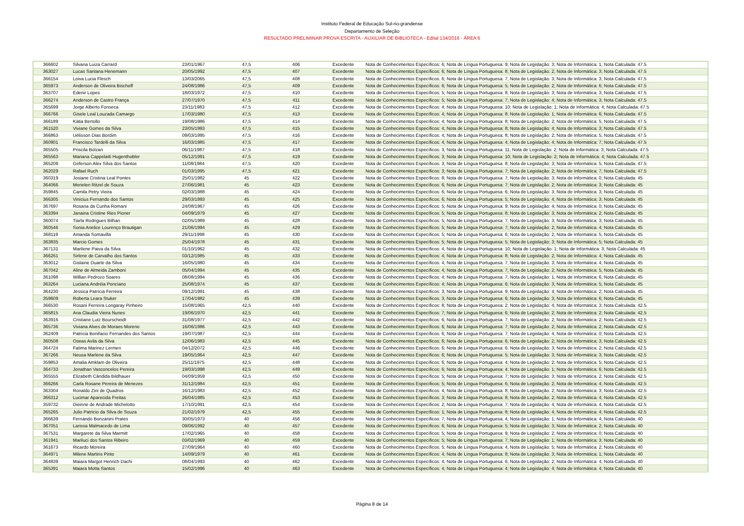Instituto Federal de Educação Sul-rio-grandense
Departamento de Seleção
RESULTADO PRELIMINAR PROVA ESCRITA - AUXILIAR DE BIBLIOTECA - Edital 134/2016 - ÁREA 6
| 366602 | Silvana Luiza Carrard | 23/01/1967 | 47,5 | 406 | Excedente | Nota de Conhecimentos Específicos: 6; Nota de Língua Portuguesa: 9; Nota de Legislação: 3; Nota de Informática: 1; Nota Calculada: 47.5 |
| 363027 | Lucas Santana Henemann | 20/05/1992 | 47,5 | 407 | Excedente | Nota de Conhecimentos Específicos: 6; Nota de Língua Portuguesa: 8; Nota de Legislação: 2; Nota de Informática: 3; Nota Calculada: 47.5 |
| 366154 | Loiva Lucia Flesch | 13/03/2065 | 47,5 | 408 | Excedente | Nota de Conhecimentos Específicos: 6; Nota de Língua Portuguesa: 7; Nota de Legislação: 3; Nota de Informática: 3; Nota Calculada: 47.5 |
| 365973 | Anderson de Oliveira Bischoff | 24/08/1986 | 47,5 | 409 | Excedente | Nota de Conhecimentos Específicos: 6; Nota de Língua Portuguesa: 5; Nota de Legislação: 2; Nota de Informática: 6; Nota Calculada: 47.5 |
| 363707 | Edenir Lopes | 18/03/1972 | 47,5 | 410 | Excedente | Nota de Conhecimentos Específicos: 5; Nota de Língua Portuguesa: 8; Nota de Legislação: 3; Nota de Informática: 3; Nota Calculada: 47.5 |
| 366274 | Anderson de Castro França | 27/07/1970 | 47,5 | 411 | Excedente | Nota de Conhecimentos Específicos: 5; Nota de Língua Portuguesa: 7; Nota de Legislação: 4; Nota de Informática: 3; Nota Calculada: 47.5 |
| 365699 | Jorge Alberto Fonseca | 23/11/1983 | 47,5 | 412 | Excedente | Nota de Conhecimentos Específicos: 4; Nota de Língua Portuguesa: 10; Nota de Legislação: 1; Nota de Informática: 4; Nota Calculada: 47.5 |
| 366766 | Gisele Leal Louzada Camargo | 17/03/1980 | 47,5 | 413 | Excedente | Nota de Conhecimentos Específicos: 4; Nota de Língua Portuguesa: 8; Nota de Legislação: 1; Nota de Informática: 6; Nota Calculada: 47.5 |
| 366189 | Kátia Bertollo | 19/08/1986 | 47,5 | 414 | Excedente | Nota de Conhecimentos Específicos: 4; Nota de Língua Portuguesa: 8; Nota de Legislação: 2; Nota de Informática: 5; Nota Calculada: 47.5 |
| 361520 | Viviane Gomes da Silva | 23/05/1993 | 47,5 | 415 | Excedente | Nota de Conhecimentos Específicos: 4; Nota de Língua Portuguesa: 8; Nota de Legislação: 4; Nota de Informática: 3; Nota Calculada: 47.5 |
| 366863 | Uélisson Dias Bordim | 09/03/1995 | 47,5 | 416 | Excedente | Nota de Conhecimentos Específicos: 4; Nota de Língua Portuguesa: 8; Nota de Legislação: 2; Nota de Informática: 5; Nota Calculada: 47.5 |
| 360901 | Francisco Tardelli da Silva | 16/03/1985 | 47,5 | 417 | Excedente | Nota de Conhecimentos Específicos: 4; Nota de Língua Portuguesa: 4; Nota de Legislação: 4; Nota de Informática: 7; Nota Calculada: 47.5 |
| 365505 | Priscila Bolzan | 06/11/1987 | 47,5 | 418 | Excedente | Nota de Conhecimentos Específicos: 3; Nota de Língua Portuguesa: 11; Nota de Legislação: 2; Nota de Informática: 3; Nota Calculada: 47.5 |
| 365563 | Mariana Cappelatti Hugenthobler | 05/12/1991 | 47,5 | 419 | Excedente | Nota de Conhecimentos Específicos: 3; Nota de Língua Portuguesa: 10; Nota de Legislação: 2; Nota de Informática: 4; Nota Calculada: 47.5 |
| 365209 | Geferson Alex Silva dos Santos | 11/08/1984 | 47,5 | 420 | Excedente | Nota de Conhecimentos Específicos: 3; Nota de Língua Portuguesa: 8; Nota de Legislação: 3; Nota de Informática: 5; Nota Calculada: 47.5 |
| 362029 | Rafael Ruch | 01/03/1995 | 47,5 | 421 | Excedente | Nota de Conhecimentos Específicos: 3; Nota de Língua Portuguesa: 7; Nota de Legislação: 2; Nota de Informática: 7; Nota Calculada: 47.5 |
| 360319 | Josiane Cristina Leal Pontes | 25/01/1982 | 45 | 422 | Excedente | Nota de Conhecimentos Específicos: 8; Nota de Língua Portuguesa: 7; Nota de Legislação: 3; Nota de Informática: 0; Nota Calculada: 45 |
| 364066 | Merielen Ritzel de Souza | 27/06/1981 | 45 | 423 | Excedente | Nota de Conhecimentos Específicos: 6; Nota de Língua Portuguesa: 7; Nota de Legislação: 2; Nota de Informática: 3; Nota Calculada: 45 |
| 359845 | Camila Petry Vieira | 02/03/1988 | 45 | 424 | Excedente | Nota de Conhecimentos Específicos: 6; Nota de Língua Portuguesa: 6; Nota de Legislação: 3; Nota de Informática: 3; Nota Calculada: 45 |
| 366305 | Vinicius Fernando dos Santos | 29/03/1993 | 45 | 425 | Excedente | Nota de Conhecimentos Específicos: 6; Nota de Língua Portuguesa: 5; Nota de Legislação: 4; Nota de Informática: 3; Nota Calculada: 45 |
| 367697 | Rosana da Cunha Romani | 24/08/1967 | 45 | 426 | Excedente | Nota de Conhecimentos Específicos: 5; Nota de Língua Portuguesa: 9; Nota de Legislação: 4; Nota de Informática: 0; Nota Calculada: 45 |
| 363394 | Janaina Cristine Ries Pioner | 04/09/1979 | 45 | 427 | Excedente | Nota de Conhecimentos Específicos: 5; Nota de Língua Portuguesa: 8; Nota de Legislação: 3; Nota de Informática: 2; Nota Calculada: 45 |
| 360074 | Tiarla Rodrigues Bilhan | 02/05/1989 | 45 | 428 | Excedente | Nota de Conhecimentos Específicos: 5; Nota de Língua Portuguesa: 7; Nota de Legislação: 3; Nota de Informática: 3; Nota Calculada: 45 |
| 360546 | Sonia Anelice Lourenço Brautigan | 21/06/1994 | 45 | 429 | Excedente | Nota de Conhecimentos Específicos: 5; Nota de Língua Portuguesa: 7; Nota de Legislação: 2; Nota de Informática: 4; Nota Calculada: 45 |
| 368119 | Amanda Somavilla | 29/11/1998 | 45 | 430 | Excedente | Nota de Conhecimentos Específicos: 5; Nota de Língua Portuguesa: 6; Nota de Legislação: 2; Nota de Informática: 5; Nota Calculada: 45 |
| 363835 | Marcio Gomes | 25/04/1978 | 45 | 431 | Excedente | Nota de Conhecimentos Específicos: 5; Nota de Língua Portuguesa: 5; Nota de Legislação: 3; Nota de Informática: 5; Nota Calculada: 45 |
| 367131 | Marilene Paiva da Silva | 01/10/1962 | 45 | 432 | Excedente | Nota de Conhecimentos Específicos: 4; Nota de Língua Portuguesa: 10; Nota de Legislação: 1; Nota de Informática: 3; Nota Calculada: 45 |
| 366261 | Sirlene de Carvalho dos Santos | 03/12/1985 | 45 | 433 | Excedente | Nota de Conhecimentos Específicos: 4; Nota de Língua Portuguesa: 8; Nota de Legislação: 2; Nota de Informática: 4; Nota Calculada: 45 |
| 363012 | Gislaine Duarte da Silva | 16/05/1980 | 45 | 434 | Excedente | Nota de Conhecimentos Específicos: 4; Nota de Língua Portuguesa: 7; Nota de Legislação: 3; Nota de Informática: 4; Nota Calculada: 45 |
| 367042 | Aline de Almeida Zamboni | 05/04/1994 | 45 | 435 | Excedente | Nota de Conhecimentos Específicos: 4; Nota de Língua Portuguesa: 7; Nota de Legislação: 2; Nota de Informática: 5; Nota Calculada: 45 |
| 361098 | Willian Pedrozo Soares | 08/08/1994 | 45 | 436 | Excedente | Nota de Conhecimentos Específicos: 4; Nota de Língua Portuguesa: 7; Nota de Legislação: 1; Nota de Informática: 6; Nota Calculada: 45 |
| 363264 | Luciana Andréia Ponciano | 25/08/1974 | 45 | 437 | Excedente | Nota de Conhecimentos Específicos: 4; Nota de Língua Portuguesa: 6; Nota de Legislação: 3; Nota de Informática: 5; Nota Calculada: 45 |
| 364230 | Jéssica Patrícia Ferreira | 09/12/1991 | 45 | 438 | Excedente | Nota de Conhecimentos Específicos: 3; Nota de Língua Portuguesa: 9; Nota de Legislação: 4; Nota de Informática: 2; Nota Calculada: 45 |
| 359609 | Roberta Leara Stuker | 17/04/1982 | 45 | 439 | Excedente | Nota de Conhecimentos Específicos: 3; Nota de Língua Portuguesa: 6; Nota de Legislação: 3; Nota de Informática: 6; Nota Calculada: 45 |
| 366530 | Rosani Ferreira Longaray Pinheiro | 15/08/1965 | 42,5 | 440 | Excedente | Nota de Conhecimentos Específicos: 8; Nota de Língua Portuguesa: 2; Nota de Legislação: 4; Nota de Informática: 3; Nota Calculada: 42.5 |
| 365815 | Ana Claudia Vieira Nunes | 19/06/1970 | 42,5 | 441 | Excedente | Nota de Conhecimentos Específicos: 7; Nota de Língua Portuguesa: 6; Nota de Legislação: 2; Nota de Informática: 2; Nota Calculada: 42.5 |
| 363916 | Cristiane Lutz Bourscheidt | 31/08/1977 | 42,5 | 442 | Excedente | Nota de Conhecimentos Específicos: 6; Nota de Língua Portuguesa: 7; Nota de Legislação: 2; Nota de Informática: 2; Nota Calculada: 42.5 |
| 365736 | Viviana Alves de Moraes Moreno | 16/06/1986 | 42,5 | 443 | Excedente | Nota de Conhecimentos Específicos: 6; Nota de Língua Portuguesa: 7; Nota de Legislação: 2; Nota de Informática: 2; Nota Calculada: 42.5 |
| 362409 | Patricia Bonifacio Fernandes dos Santos | 19/07/1987 | 42,5 | 444 | Excedente | Nota de Conhecimentos Específicos: 6; Nota de Língua Portuguesa: 7; Nota de Legislação: 4; Nota de Informática: 0; Nota Calculada: 42.5 |
| 360508 | Oseas Avila da Silva | 12/06/1983 | 42,5 | 445 | Excedente | Nota de Conhecimentos Específicos: 6; Nota de Língua Portuguesa: 6; Nota de Legislação: 2; Nota de Informática: 3; Nota Calculada: 42.5 |
| 364724 | Fatima Marinez Lermen | 04/12/2072 | 42,5 | 446 | Excedente | Nota de Conhecimentos Específicos: 6; Nota de Língua Portuguesa: 6; Nota de Legislação: 3; Nota de Informática: 2; Nota Calculada: 42.5 |
| 367266 | Neusa Marlene da Silva | 19/05/1964 | 42,5 | 447 | Excedente | Nota de Conhecimentos Específicos: 6; Nota de Língua Portuguesa: 5; Nota de Legislação: 3; Nota de Informática: 3; Nota Calculada: 42.5 |
| 359853 | Amalia Amklam de Oliveira | 25/11/1975 | 42,5 | 448 | Excedente | Nota de Conhecimentos Específicos: 6; Nota de Língua Portuguesa: 4; Nota de Legislação: 2; Nota de Informática: 5; Nota Calculada: 42.5 |
| 364733 | Jonathan Vasconcelos Pereira | 19/03/1998 | 42,5 | 449 | Excedente | Nota de Conhecimentos Específicos: 6; Nota de Língua Portuguesa: 4; Nota de Legislação: 1; Nota de Informática: 6; Nota Calculada: 42.5 |
| 365555 | Elizabeth Cândida Bildhauer | 04/09/1959 | 42,5 | 450 | Excedente | Nota de Conhecimentos Específicos: 5; Nota de Língua Portuguesa: 7; Nota de Legislação: 3; Nota de Informática: 2; Nota Calculada: 42.5 |
| 366266 | Carla Rosane Pereira de Menezes | 31/12/1984 | 42,5 | 451 | Excedente | Nota de Conhecimentos Específicos: 5; Nota de Língua Portuguesa: 6; Nota de Legislação: 2; Nota de Informática: 4; Nota Calculada: 42.5 |
| 363304 | Ronaldo Zini de Quadros | 16/12/1983 | 42,5 | 452 | Excedente | Nota de Conhecimentos Específicos: 4; Nota de Língua Portuguesa: 8; Nota de Legislação: 2; Nota de Informática: 3; Nota Calculada: 42.5 |
| 366312 | Lucimar Aparecida Freitas | 26/04/1985 | 42,5 | 453 | Excedente | Nota de Conhecimentos Específicos: 3; Nota de Língua Portuguesa: 8; Nota de Legislação: 2; Nota de Informática: 4; Nota Calculada: 42.5 |
| 359732 | Dieinne de Andrade Michelotto | 17/10/1991 | 42,5 | 454 | Excedente | Nota de Conhecimentos Específicos: 2; Nota de Língua Portuguesa: 7; Nota de Legislação: 4; Nota de Informática: 4; Nota Calculada: 42.5 |
| 365265 | Julio Patricio da Silva de Souza | 21/02/1979 | 42,5 | 455 | Excedente | Nota de Conhecimentos Específicos: 1; Nota de Língua Portuguesa: 8; Nota de Legislação: 4; Nota de Informática: 4; Nota Calculada: 42.5 |
| 366639 | Fernando Bonzanini Prates | 30/05/1973 | 40 | 456 | Excedente | Nota de Conhecimentos Específicos: 7; Nota de Língua Portuguesa: 4; Nota de Legislação: 1; Nota de Informática: 4; Nota Calculada: 40 |
| 367051 | Larissa Malmacedo de Lima | 09/06/1992 | 40 | 457 | Excedente | Nota de Conhecimentos Específicos: 6; Nota de Língua Portuguesa: 5; Nota de Legislação: 3; Nota de Informática: 2; Nota Calculada: 40 |
| 367531 | Margarete da Silva Marmitt | 17/02/1965 | 40 | 458 | Excedente | Nota de Conhecimentos Específicos: 5; Nota de Língua Portuguesa: 9; Nota de Legislação: 2; Nota de Informática: 0; Nota Calculada: 40 |
| 361941 | Mariluci dos Santos Ribeiro | 03/02/1969 | 40 | 459 | Excedente | Nota de Conhecimentos Específicos: 5; Nota de Língua Portuguesa: 7; Nota de Legislação: 1; Nota de Informática: 3; Nota Calculada: 40 |
| 361673 | Ricardo Moreira | 27/09/1964 | 40 | 460 | Excedente | Nota de Conhecimentos Específicos: 5; Nota de Língua Portuguesa: 4; Nota de Legislação: 5; Nota de Informática: 2; Nota Calculada: 40 |
| 364971 | Milene Martins Pinto | 14/09/1979 | 40 | 461 | Excedente | Nota de Conhecimentos Específicos: 4; Nota de Língua Portuguesa: 8; Nota de Legislação: 3; Nota de Informática: 1; Nota Calculada: 40 |
| 364839 | Maiara Margot Henrich Dachi | 08/04/1993 | 40 | 462 | Excedente | Nota de Conhecimentos Específicos: 4; Nota de Língua Portuguesa: 6; Nota de Legislação: 2; Nota de Informática: 4; Nota Calculada: 40 |
| 365391 | Maiara Motta Santos | 15/02/1996 | 40 | 463 | Excedente | Nota de Conhecimentos Específicos: 4; Nota de Língua Portuguesa: 4; Nota de Legislação: 4; Nota de Informática: 4; Nota Calculada: 40 |
Página 8 de 14